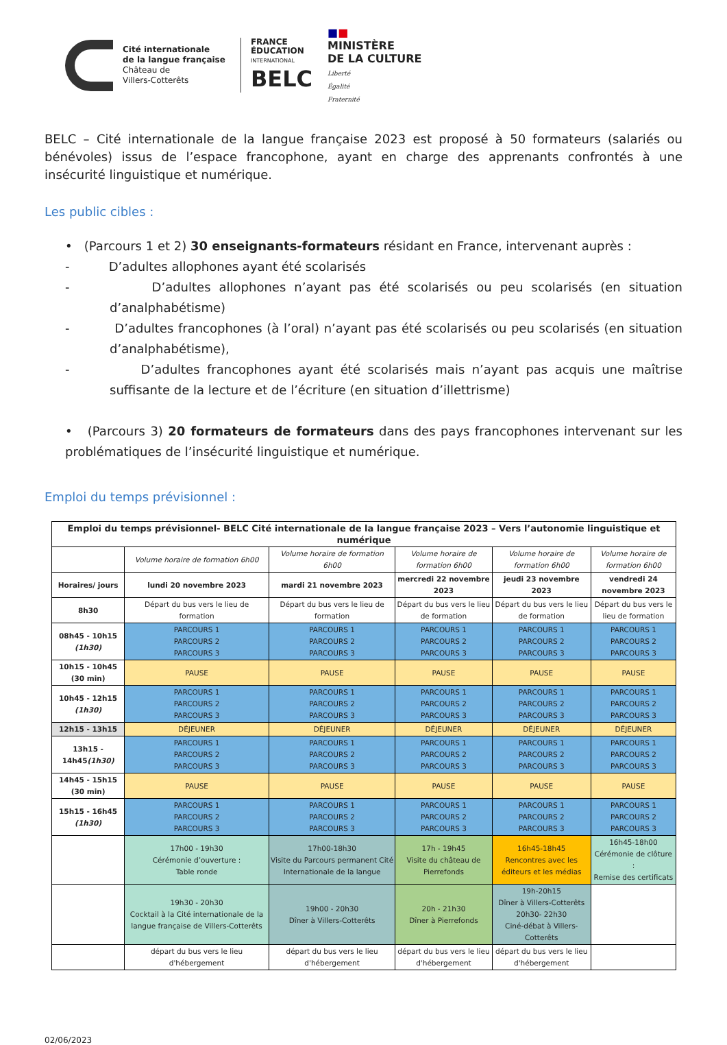Cité internationale
de la langue française
Château de
Villers-Cotterêts
FRANCE
ÉDUCATION
INTERNATIONAL
BELC
■■
MINISTÈRE
DE LA CULTURE
Liberté
Égalité
Fraternité
BELC – Cité internationale de la langue française 2023 est proposé à 50 formateurs (salariés ou bénévoles) issus de l’espace francophone, ayant en charge des apprenants confrontés à une insécurité linguistique et numérique.
Les public cibles :
• (Parcours 1 et 2) 30 enseignants-formateurs résidant en France, intervenant auprès :
- D’adultes allophones ayant été scolarisés
- D’adultes allophones n’ayant pas été scolarisés ou peu scolarisés (en situation d’analphabétisme)
- D’adultes francophones (à l’oral) n’ayant pas été scolarisés ou peu scolarisés (en situation d’analphabétisme),
- D’adultes francophones ayant été scolarisés mais n’ayant pas acquis une maîtrise suffisante de la lecture et de l’écriture (en situation d’illettrisme)
• (Parcours 3) 20 formateurs de formateurs dans des pays francophones intervenant sur les problématiques de l’insécurité linguistique et numérique.
Emploi du temps prévisionnel :
| Emploi du temps prévisionnel- BELC Cité internationale de la langue française 2023 – Vers l’autonomie linguistique et numérique | | | | | |
| --- | --- | --- | --- | --- | --- |
| | Volume horaire de formation 6h00 | Volume horaire de formation 6h00 | Volume horaire de formation 6h00 | Volume horaire de formation 6h00 | Volume horaire de formation 6h00 |
| Horaires/ jours | lundi 20 novembre 2023 | mardi 21 novembre 2023 | mercredi 22 novembre 2023 | jeudi 23 novembre 2023 | vendredi 24 novembre 2023 |
| 8h30 | Départ du bus vers le lieu de formation | Départ du bus vers le lieu de formation | Départ du bus vers le lieu de formation | Départ du bus vers le lieu de formation | Départ du bus vers le lieu de formation |
| 08h45 - 10h15 (1h30) | PARCOURS 1 PARCOURS 2 PARCOURS 3 | PARCOURS 1 PARCOURS 2 PARCOURS 3 | PARCOURS 1 PARCOURS 2 PARCOURS 3 | PARCOURS 1 PARCOURS 2 PARCOURS 3 | PARCOURS 1 PARCOURS 2 PARCOURS 3 |
| 10h15 - 10h45 (30 min) | PAUSE | PAUSE | PAUSE | PAUSE | PAUSE |
| 10h45 - 12h15 (1h30) | PARCOURS 1 PARCOURS 2 PARCOURS 3 | PARCOURS 1 PARCOURS 2 PARCOURS 3 | PARCOURS 1 PARCOURS 2 PARCOURS 3 | PARCOURS 1 PARCOURS 2 PARCOURS 3 | PARCOURS 1 PARCOURS 2 PARCOURS 3 |
| 12h15 - 13h15 | DÉJEUNER | DÉJEUNER | DÉJEUNER | DÉJEUNER | DÉJEUNER |
| 13h15 - 14h45 (1h30) | PARCOURS 1 PARCOURS 2 PARCOURS 3 | PARCOURS 1 PARCOURS 2 PARCOURS 3 | PARCOURS 1 PARCOURS 2 PARCOURS 3 | PARCOURS 1 PARCOURS 2 PARCOURS 3 | PARCOURS 1 PARCOURS 2 PARCOURS 3 |
| 14h45 - 15h15 (30 min) | PAUSE | PAUSE | PAUSE | PAUSE | PAUSE |
| 15h15 - 16h45 (1h30) | PARCOURS 1 PARCOURS 2 PARCOURS 3 | PARCOURS 1 PARCOURS 2 PARCOURS 3 | PARCOURS 1 PARCOURS 2 PARCOURS 3 | PARCOURS 1 PARCOURS 2 PARCOURS 3 | PARCOURS 1 PARCOURS 2 PARCOURS 3 |
| | 17h00 - 19h30 Cérémonie d’ouverture : Table ronde | 17h00-18h30 Visite du Parcours permanent Cité Internationale de la langue | 17h - 19h45 Visite du château de Pierrefonds | 16h45-18h45 Rencontres avec les éditeurs et les médias | 16h45-18h00 Cérémonie de clôture : Remise des certificats |
| | 19h30 - 20h30 Cocktail à la Cité internationale de la langue française de Villers-Cotterêts | 19h00 - 20h30 Dîner à Villers-Cotterêts | 20h - 21h30 Dîner à Pierrefonds | 19h-20h15 Dîner à Villers-Cotterêts 20h30- 22h30 Ciné-débat à Villers-Cotterêts | |
| | départ du bus vers le lieu d'hébergement | départ du bus vers le lieu d'hébergement | départ du bus vers le lieu d'hébergement | départ du bus vers le lieu d'hébergement | |
02/06/2023